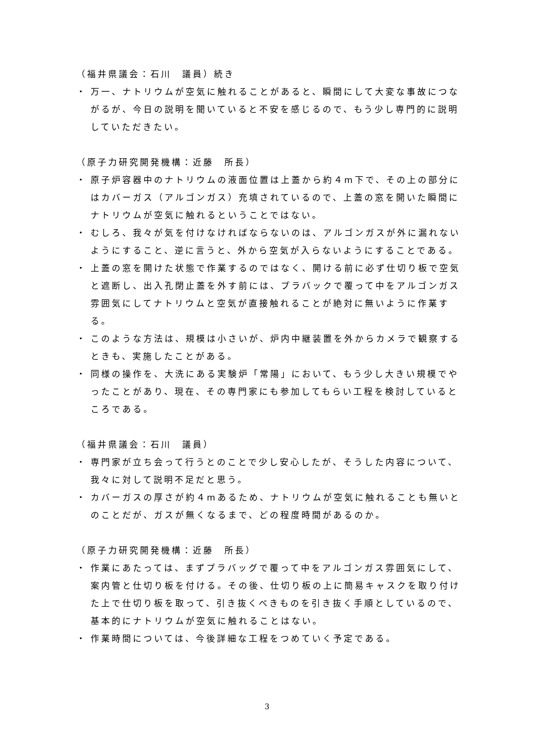（福井県議会：石川　議員）続き
・ 万一、ナトリウムが空気に触れることがあると、瞬間にして大変な事故につながるが、今日の説明を聞いていると不安を感じるので、もう少し専門的に説明していただきたい。
（原子力研究開発機構：近藤　所長）
・ 原子炉容器中のナトリウムの液面位置は上蓋から約４m下で、その上の部分にはカバーガス（アルゴンガス）充填されているので、上蓋の窓を開いた瞬間にナトリウムが空気に触れるということではない。
・ むしろ、我々が気を付けなければならないのは、アルゴンガスが外に漏れないようにすること、逆に言うと、外から空気が入らないようにすることである。
・ 上蓋の窓を開けた状態で作業するのではなく、開ける前に必ず仕切り板で空気と遮断し、出入孔閉止蓋を外す前には、プラバックで覆って中をアルゴンガス雰囲気にしてナトリウムと空気が直接触れることが絶対に無いように作業する。
・ このような方法は、規模は小さいが、炉内中継装置を外からカメラで観察するときも、実施したことがある。
・ 同様の操作を、大洗にある実験炉「常陽」において、もう少し大きい規模でやったことがあり、現在、その専門家にも参加してもらい工程を検討しているところである。
（福井県議会：石川　議員）
・ 専門家が立ち会って行うとのことで少し安心したが、そうした内容について、我々に対して説明不足だと思う。
・ カバーガスの厚さが約４mあるため、ナトリウムが空気に触れることも無いとのことだが、ガスが無くなるまで、どの程度時間があるのか。
（原子力研究開発機構：近藤　所長）
・ 作業にあたっては、まずプラバッグで覆って中をアルゴンガス雰囲気にして、案内管と仕切り板を付ける。その後、仕切り板の上に簡易キャスクを取り付けた上で仕切り板を取って、引き抜くべきものを引き抜く手順としているので、基本的にナトリウムが空気に触れることはない。
・ 作業時間については、今後詳細な工程をつめていく予定である。
3